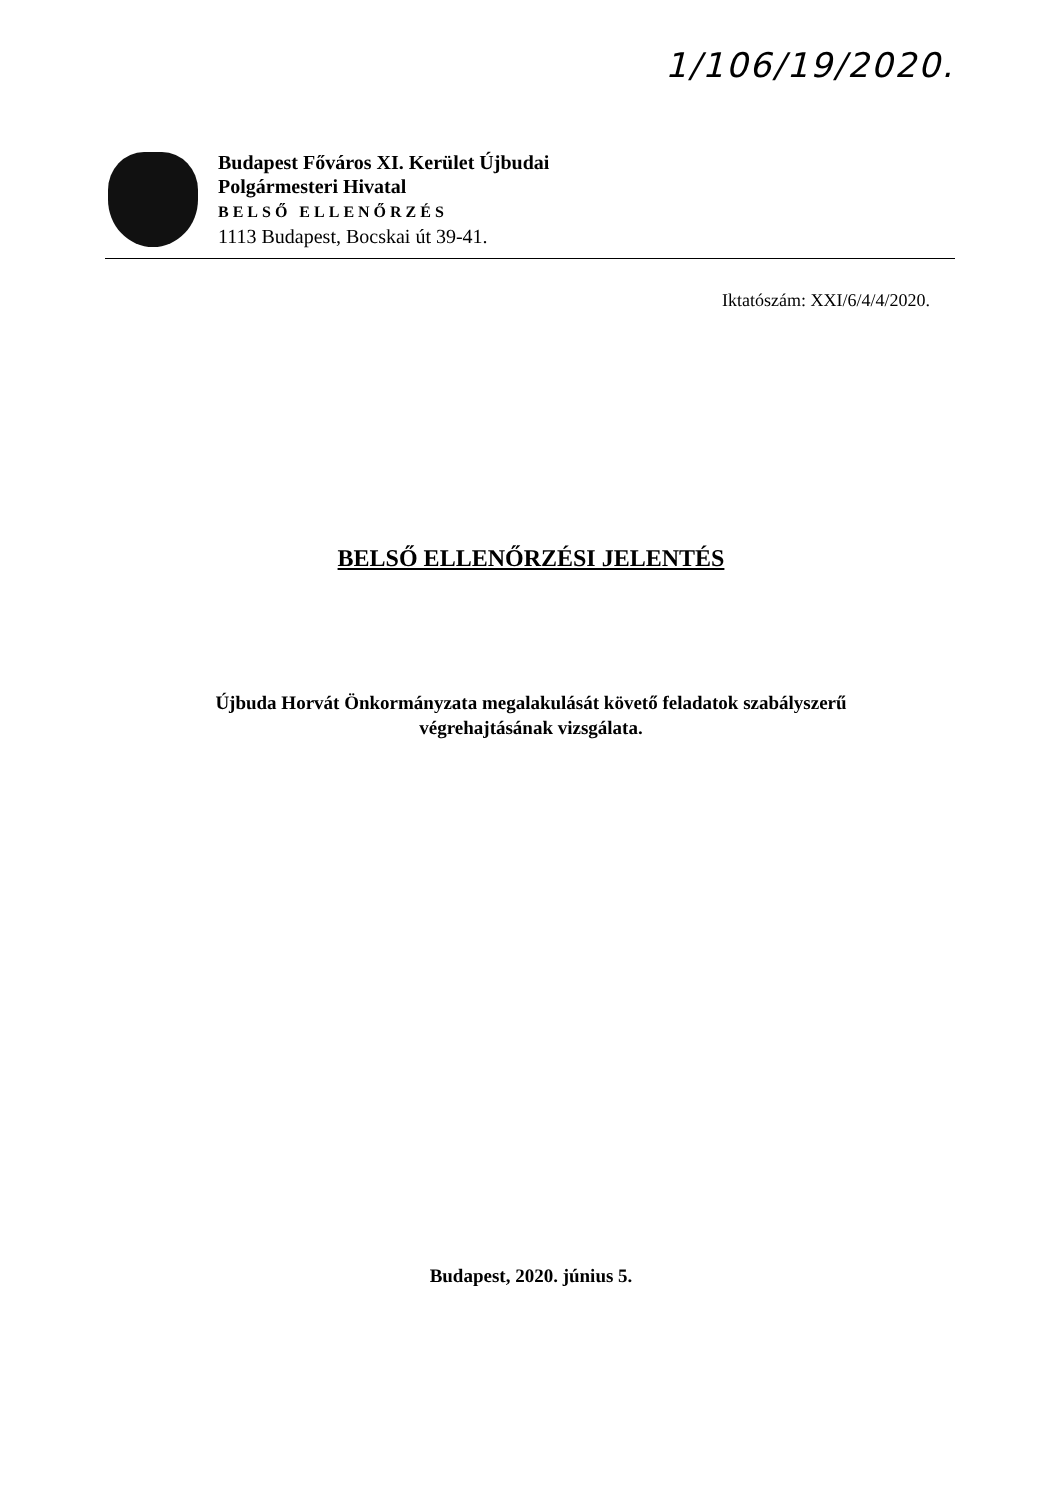1/106/19/2020.
Budapest Főváros XI. Kerület Újbudai
Polgármesteri Hivatal
BELSŐ ELLENŐRZÉS
1113 Budapest, Bocskai út 39-41.
Iktatószám: XXI/6/4/4/2020.
BELSŐ ELLENŐRZÉSI JELENTÉS
Újbuda Horvát Önkormányzata megalakulását követő feladatok szabályszerű
végrehajtásának vizsgálata.
Budapest, 2020. június 5.